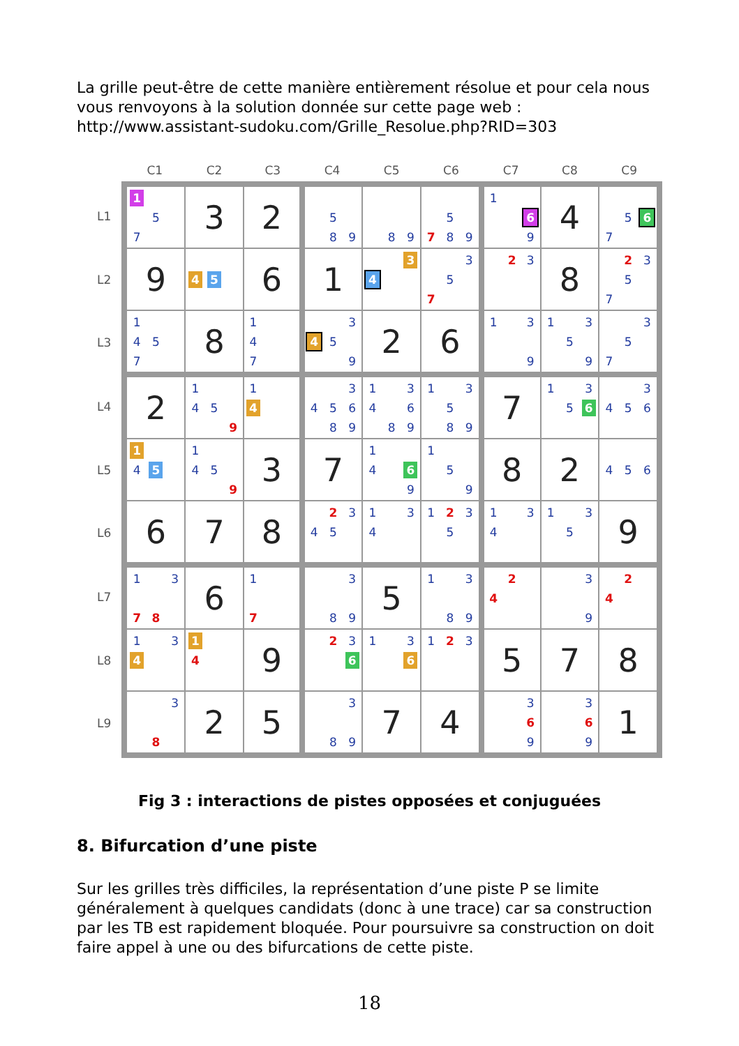La grille peut-être de cette manière entièrement résolue et pour cela nous vous renvoyons à la solution donnée sur cette page web : http://www.assistant-sudoku.com/Grille_Resolue.php?RID=303
| | C1 | C2 | C3 | C4 | C5 | C6 | C7 | C8 | C9 |
| --- | --- | --- | --- | --- | --- | --- | --- | --- | --- |
| L1 | 1 5 7 | 3 | 2 | 5 8 9 | 8 9 | 5 7 8 9 | 1 6 9 | 4 | 5 6 7 |
| L2 | 9 | 4 5 | 6 | 1 | 3 4 | 3 5 7 | 2 3 | 8 | 2 3 5 7 |
| L3 | 1 4 5 7 | 8 | 1 4 7 | 3 4 5 9 | 2 | 6 | 1 3 9 | 1 3 5 9 | 3 5 7 |
| L4 | 2 | 1 4 5 9 | 1 4 | 3 4 5 6 8 9 | 1 3 4 6 8 9 | 1 3 5 8 9 | 7 | 1 3 5 6 | 3 4 5 6 |
| L5 | 1 4 5 | 1 4 5 9 | 3 | 7 | 1 4 6 9 | 1 5 9 | 8 | 2 | 4 5 6 |
| L6 | 6 | 7 | 8 | 2 3 4 5 | 1 3 4 | 1 2 3 5 | 1 3 4 | 1 3 5 | 9 |
| L7 | 1 3 7 8 | 6 | 1 7 | 3 8 9 | 5 | 1 3 8 9 | 2 4 | 3 9 | 2 4 |
| L8 | 1 3 4 | 1 4 | 9 | 2 3 6 | 1 3 6 | 1 2 3 | 5 | 7 | 8 |
| L9 | 3 8 | 2 | 5 | 3 8 9 | 7 | 4 | 3 6 9 | 3 6 9 | 1 |
Fig 3 : interactions de pistes opposées et conjuguées
8. Bifurcation d’une piste
Sur les grilles très difficiles, la représentation d’une piste P se limite généralement à quelques candidats (donc à une trace) car sa construction par les TB est rapidement bloquée. Pour poursuivre sa construction on doit faire appel à une ou des bifurcations de cette piste.
18